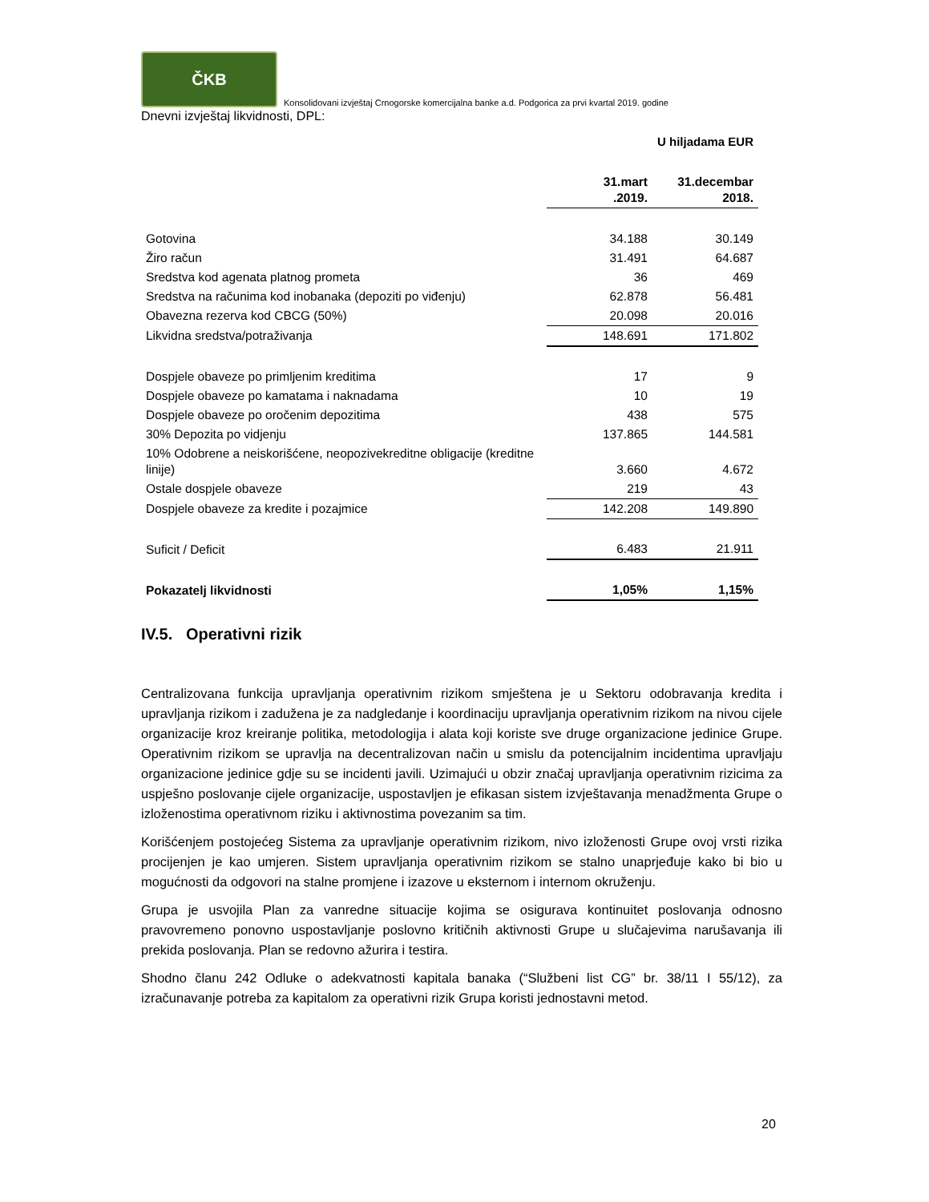ČKB
Konsolidovani izvještaj Crnogorske komercijalna banke a.d. Podgorica za prvi kvartal 2019. godine
Dnevni izvještaj likvidnosti, DPL:
U hiljadama EUR
| | 31.mart .2019. | 31.decembar 2018. |
| --- | --- | --- |
| Gotovina | 34.188 | 30.149 |
| Žiro račun | 31.491 | 64.687 |
| Sredstva kod agenata platnog prometa | 36 | 469 |
| Sredstva na računima kod inobanaka (depoziti po viđenju) | 62.878 | 56.481 |
| Obavezna rezerva kod CBCG (50%) | 20.098 | 20.016 |
| Likvidna sredstva/potraživanja | 148.691 | 171.802 |
| Dospjele obaveze po primljenim kreditima | 17 | 9 |
| Dospjele obaveze po kamatama i naknadama | 10 | 19 |
| Dospjele obaveze po oročenim depozitima | 438 | 575 |
| 30% Depozita po vidjenju | 137.865 | 144.581 |
| 10% Odobrene a neiskorišćene, neopozivekreditne obligacije (kreditne linije) | 3.660 | 4.672 |
| Ostale dospjele obaveze | 219 | 43 |
| Dospjele obaveze za kredite i pozajmice | 142.208 | 149.890 |
| Suficit / Deficit | 6.483 | 21.911 |
| Pokazatelj likvidnosti | 1,05% | 1,15% |
IV.5. Operativni rizik
Centralizovana funkcija upravljanja operativnim rizikom smještena je u Sektoru odobravanja kredita i upravljanja rizikom i zadužena je za nadgledanje i koordinaciju upravljanja operativnim rizikom na nivou cijele organizacije kroz kreiranje politika, metodologija i alata koji koriste sve druge organizacione jedinice Grupe. Operativnim rizikom se upravlja na decentralizovan način u smislu da potencijalnim incidentima upravljaju organizacione jedinice gdje su se incidenti javili. Uzimajući u obzir značaj upravljanja operativnim rizicima za uspješno poslovanje cijele organizacije, uspostavljen je efikasan sistem izvještavanja menadžmenta Grupe o izloženostima operativnom riziku i aktivnostima povezanim sa tim.
Korišćenjem postojećeg Sistema za upravljanje operativnim rizikom, nivo izloženosti Grupe ovoj vrsti rizika procijenjen je kao umjeren. Sistem upravljanja operativnim rizikom se stalno unaprjeđuje kako bi bio u mogućnosti da odgovori na stalne promjene i izazove u eksternom i internom okruženju.
Grupa je usvojila Plan za vanredne situacije kojima se osigurava kontinuitet poslovanja odnosno pravovremeno ponovno uspostavljanje poslovno kritičnih aktivnosti Grupe u slučajevima narušavanja ili prekida poslovanja. Plan se redovno ažurira i testira.
Shodno članu 242 Odluke o adekvatnosti kapitala banaka (“Službeni list CG” br. 38/11 I 55/12), za izračunavanje potreba za kapitalom za operativni rizik Grupa koristi jednostavni metod.
20